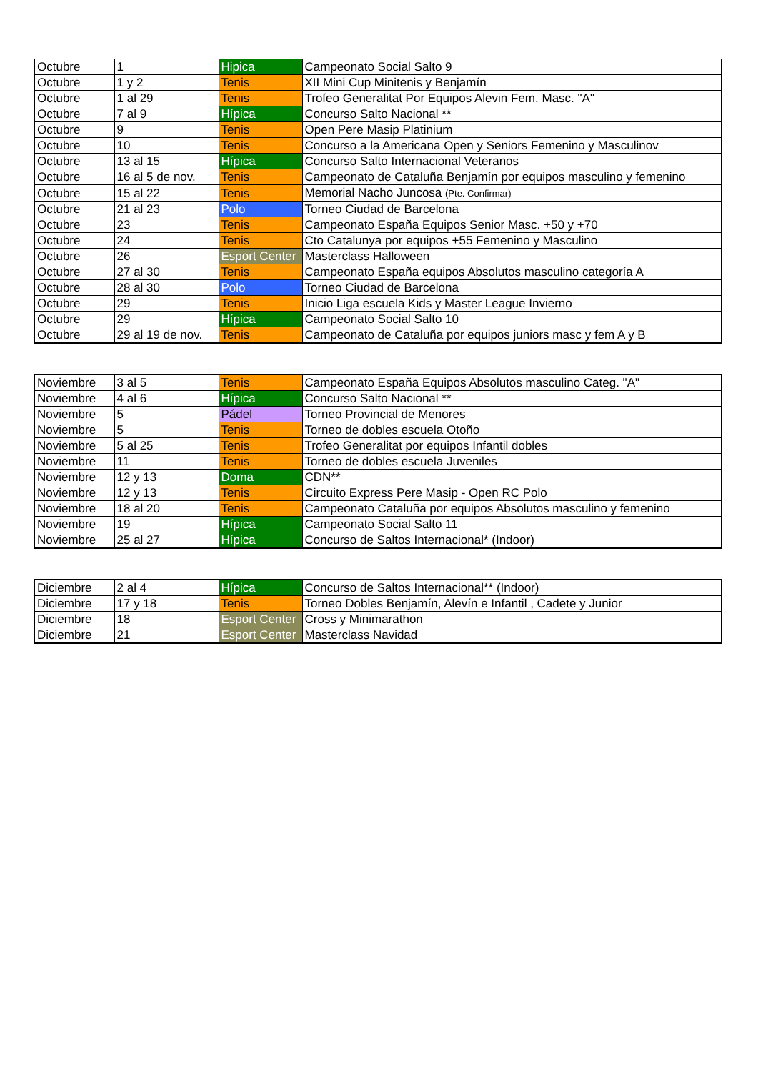| Octubre | 1 | Hipica | Campeonato Social Salto 9 |
| Octubre | 1 y 2 | Tenis | XII Mini Cup Minitenis y Benjamín |
| Octubre | 1 al 29 | Tenis | Trofeo Generalitat Por Equipos Alevin Fem. Masc. "A" |
| Octubre | 7 al 9 | Hípica | Concurso Salto Nacional ** |
| Octubre | 9 | Tenis | Open Pere Masip Platinium |
| Octubre | 10 | Tenis | Concurso a la Americana Open y Seniors Femenino y Masculinov |
| Octubre | 13 al 15 | Hípica | Concurso Salto Internacional Veteranos |
| Octubre | 16 al 5 de nov. | Tenis | Campeonato de Cataluña Benjamín por equipos masculino y femenino |
| Octubre | 15 al 22 | Tenis | Memorial Nacho Juncosa (Pte. Confirmar) |
| Octubre | 21 al 23 | Polo | Torneo Ciudad de Barcelona |
| Octubre | 23 | Tenis | Campeonato España Equipos Senior Masc. +50 y +70 |
| Octubre | 24 | Tenis | Cto Catalunya por equipos +55 Femenino y Masculino |
| Octubre | 26 | Esport Center | Masterclass Halloween |
| Octubre | 27 al 30 | Tenis | Campeonato España equipos Absolutos masculino categoría A |
| Octubre | 28 al 30 | Polo | Torneo Ciudad de Barcelona |
| Octubre | 29 | Tenis | Inicio Liga escuela Kids y Master League Invierno |
| Octubre | 29 | Hípica | Campeonato Social Salto 10 |
| Octubre | 29 al 19 de nov. | Tenis | Campeonato de Cataluña por equipos juniors masc y fem A y B |
| Noviembre | 3 al 5 | Tenis | Campeonato España Equipos Absolutos masculino Categ. "A" |
| Noviembre | 4 al 6 | Hípica | Concurso Salto Nacional ** |
| Noviembre | 5 | Pádel | Torneo Provincial de Menores |
| Noviembre | 5 | Tenis | Torneo de dobles escuela Otoño |
| Noviembre | 5 al 25 | Tenis | Trofeo Generalitat por equipos Infantil dobles |
| Noviembre | 11 | Tenis | Torneo de dobles escuela Juveniles |
| Noviembre | 12 y 13 | Doma | CDN** |
| Noviembre | 12 y 13 | Tenis | Circuito Express Pere Masip - Open RC Polo |
| Noviembre | 18 al 20 | Tenis | Campeonato Cataluña por equipos Absolutos masculino y femenino |
| Noviembre | 19 | Hípica | Campeonato Social Salto 11 |
| Noviembre | 25 al 27 | Hípica | Concurso de Saltos Internacional* (Indoor) |
| Diciembre | 2 al 4 | Hípica | Concurso de Saltos Internacional** (Indoor) |
| Diciembre | 17 y 18 | Tenis | Torneo Dobles Benjamín, Alevín e Infantil , Cadete y Junior |
| Diciembre | 18 | Esport Center | Cross y Minimarathon |
| Diciembre | 21 | Esport Center | Masterclass Navidad |